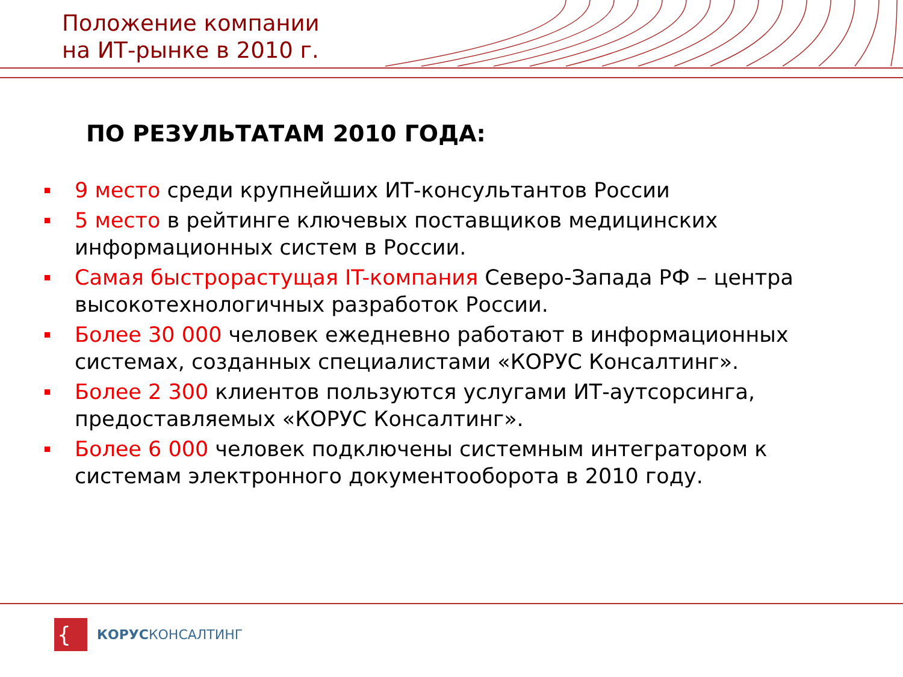Положение компании
на ИТ-рынке в 2010 г.
ПО РЕЗУЛЬТАТАМ 2010 ГОДА:
9 место среди крупнейших ИТ-консультантов России
5 место в рейтинге ключевых поставщиков медицинских информационных систем в России.
Самая быстрорастущая IT-компания Северо-Запада РФ – центра высокотехнологичных разработок России.
Более 30 000 человек ежедневно работают в информационных системах, созданных специалистами «КОРУС Консалтинг».
Более 2 300 клиентов пользуются услугами ИТ-аутсорсинга, предоставляемых «КОРУС Консалтинг».
Более 6 000 человек подключены системным интегратором к системам электронного документооборота в 2010 году.
{
КОРУСКОНСАЛТИНГ